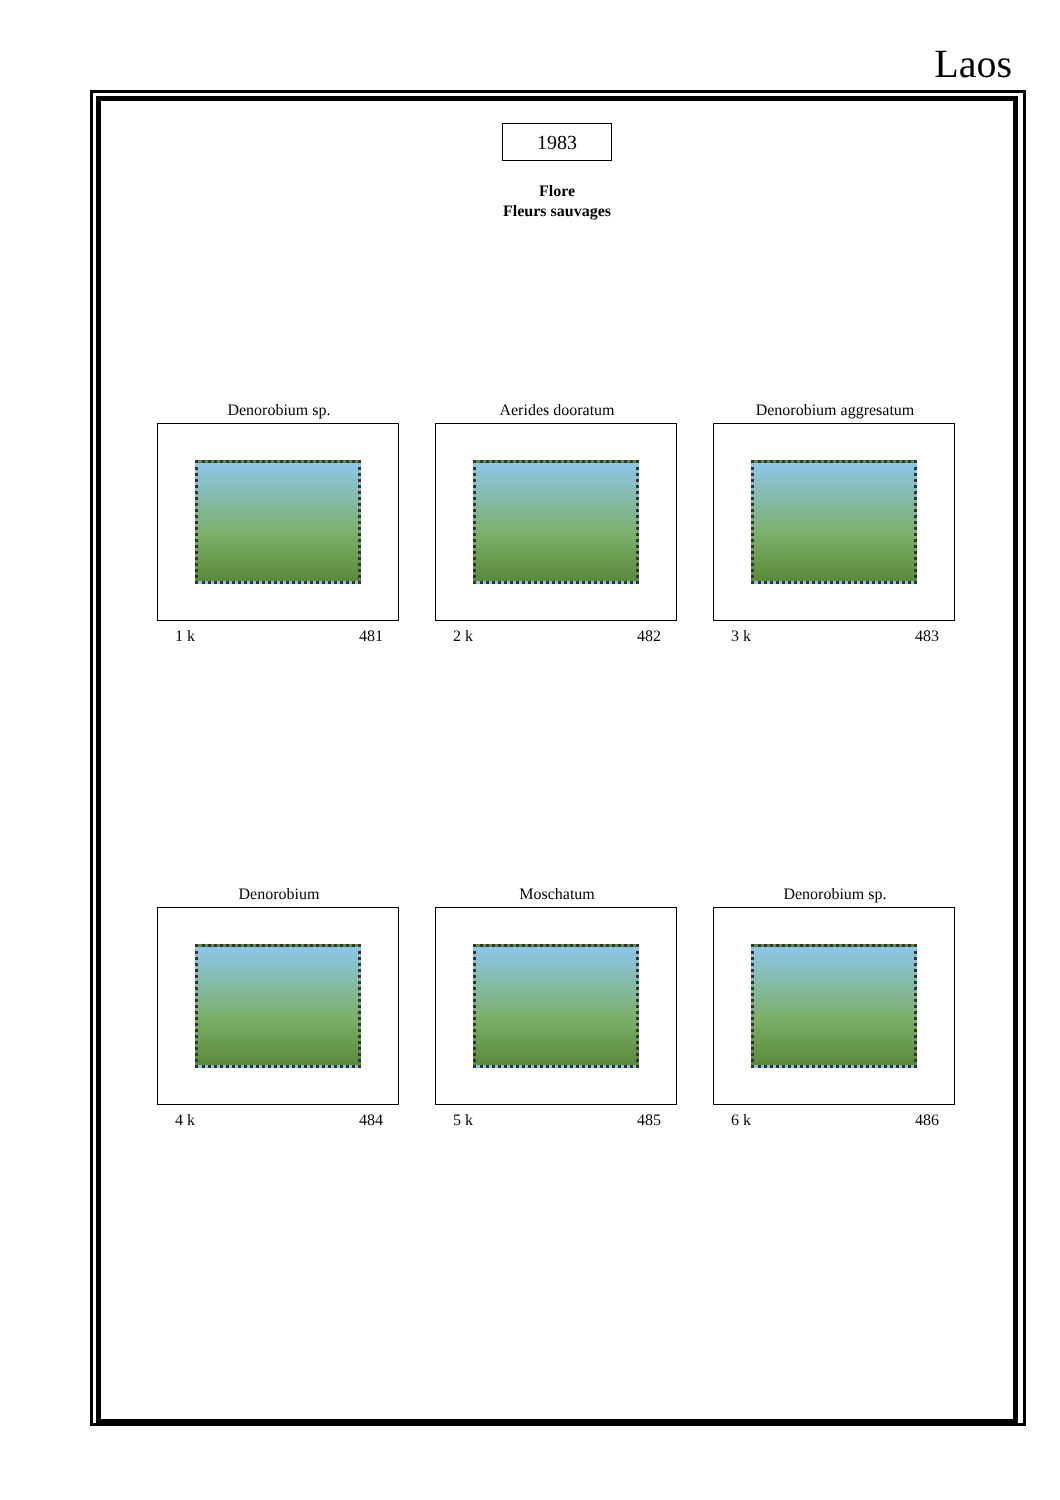Laos
1983
Flore
Fleurs sauvages
Denorobium sp.
1 k 481
Aerides dooratum
2 k 482
Denorobium aggresatum
3 k 483
Denorobium
4 k 484
Moschatum
5 k 485
Denorobium sp.
6 k 486